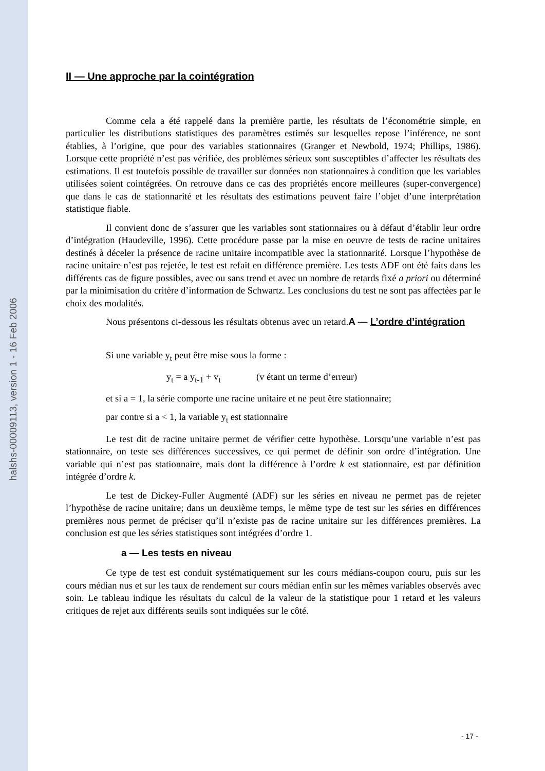halshs-00009113, version 1 - 16 Feb 2006
II — Une approche par la cointégration
Comme cela a été rappelé dans la première partie, les résultats de l’économétrie simple, en particulier les distributions statistiques des paramètres estimés sur lesquelles repose l’inférence, ne sont établies, à l’origine, que pour des variables stationnaires (Granger et Newbold, 1974; Phillips, 1986). Lorsque cette propriété n’est pas vérifiée, des problèmes sérieux sont susceptibles d’affecter les résultats des estimations. Il est toutefois possible de travailler sur données non stationnaires à condition que les variables utilisées soient cointégrées. On retrouve dans ce cas des propriétés encore meilleures (super-convergence) que dans le cas de stationnarité et les résultats des estimations peuvent faire l’objet d’une interprétation statistique fiable.
Il convient donc de s’assurer que les variables sont stationnaires ou à défaut d’établir leur ordre d’intégration (Haudeville, 1996). Cette procédure passe par la mise en oeuvre de tests de racine unitaires destinés à déceler la présence de racine unitaire incompatible avec la stationnarité. Lorsque l’hypothèse de racine unitaire n’est pas rejetée, le test est refait en différence première. Les tests ADF ont été faits dans les différents cas de figure possibles, avec ou sans trend et avec un nombre de retards fixé a priori ou déterminé par la minimisation du critère d’information de Schwartz. Les conclusions du test ne sont pas affectées par le choix des modalités.
Nous présentons ci-dessous les résultats obtenus avec un retard.A — L’ordre d’intégration
Si une variable y<sub>t</sub> peut être mise sous la forme :
y<sub>t</sub> = a y<sub>t-1</sub> + v<sub>t</sub> (v étant un terme d’erreur)
et si a = 1, la série comporte une racine unitaire et ne peut être stationnaire;
par contre si a < 1, la variable y<sub>t</sub> est stationnaire
Le test dit de racine unitaire permet de vérifier cette hypothèse. Lorsqu’une variable n’est pas stationnaire, on teste ses différences successives, ce qui permet de définir son ordre d’intégration. Une variable qui n’est pas stationnaire, mais dont la différence à l’ordre k est stationnaire, est par définition intégrée d’ordre k.
Le test de Dickey-Fuller Augmenté (ADF) sur les séries en niveau ne permet pas de rejeter l’hypothèse de racine unitaire; dans un deuxième temps, le même type de test sur les séries en différences premières nous permet de préciser qu’il n’existe pas de racine unitaire sur les différences premières. La conclusion est que les séries statistiques sont intégrées d’ordre 1.
a — Les tests en niveau
Ce type de test est conduit systématiquement sur les cours médians-coupon couru, puis sur les cours médian nus et sur les taux de rendement sur cours médian enfin sur les mêmes variables observés avec soin. Le tableau indique les résultats du calcul de la valeur de la statistique pour 1 retard et les valeurs critiques de rejet aux différents seuils sont indiquées sur le côté.
- 17 -